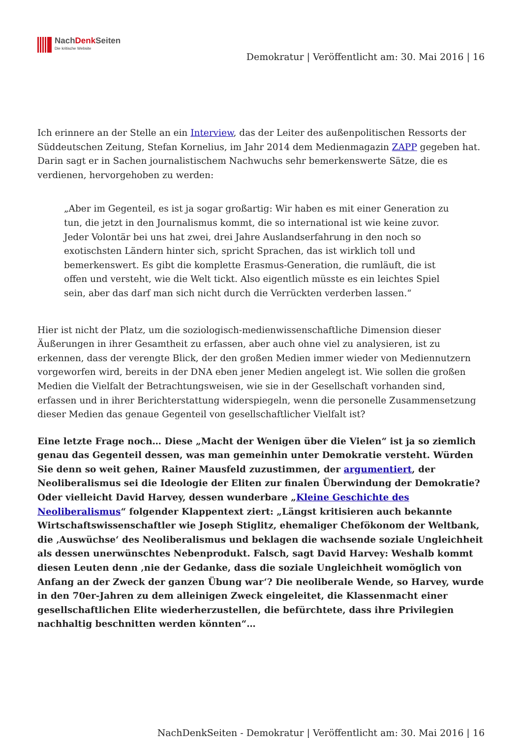NachDenk Seiten
Die kritische Website
Demokratur | Veröffentlicht am: 30. Mai 2016 | 16
Ich erinnere an der Stelle an ein Interview, das der Leiter des außenpolitischen Ressorts der Süddeutschen Zeitung, Stefan Kornelius, im Jahr 2014 dem Medienmagazin ZAPP gegeben hat. Darin sagt er in Sachen journalistischem Nachwuchs sehr bemerkenswerte Sätze, die es verdienen, hervorgehoben zu werden:
„Aber im Gegenteil, es ist ja sogar großartig: Wir haben es mit einer Generation zu tun, die jetzt in den Journalismus kommt, die so international ist wie keine zuvor. Jeder Volontär bei uns hat zwei, drei Jahre Auslandserfahrung in den noch so exotischsten Ländern hinter sich, spricht Sprachen, das ist wirklich toll und bemerkenswert. Es gibt die komplette Erasmus-Generation, die rumläuft, die ist offen und versteht, wie die Welt tickt. Also eigentlich müsste es ein leichtes Spiel sein, aber das darf man sich nicht durch die Verrückten verderben lassen.“
Hier ist nicht der Platz, um die soziologisch-medienwissenschaftliche Dimension dieser Äußerungen in ihrer Gesamtheit zu erfassen, aber auch ohne viel zu analysieren, ist zu erkennen, dass der verengte Blick, der den großen Medien immer wieder von Mediennutzern vorgeworfen wird, bereits in der DNA eben jener Medien angelegt ist. Wie sollen die großen Medien die Vielfalt der Betrachtungsweisen, wie sie in der Gesellschaft vorhanden sind, erfassen und in ihrer Berichterstattung widerspiegeln, wenn die personelle Zusammensetzung dieser Medien das genaue Gegenteil von gesellschaftlicher Vielfalt ist?
Eine letzte Frage noch… Diese „Macht der Wenigen über die Vielen“ ist ja so ziemlich genau das Gegenteil dessen, was man gemeinhin unter Demokratie versteht. Würden Sie denn so weit gehen, Rainer Mausfeld zuzustimmen, der argumentiert, der Neoliberalismus sei die Ideologie der Eliten zur finalen Überwindung der Demokratie? Oder vielleicht David Harvey, dessen wunderbare „Kleine Geschichte des Neoliberalismus“ folgender Klappentext ziert: „Längst kritisieren auch bekannte Wirtschaftswissenschaftler wie Joseph Stiglitz, ehemaliger Chefökonom der Weltbank, die ‚Auswüchse‘ des Neoliberalismus und beklagen die wachsende soziale Ungleichheit als dessen unerwünschtes Nebenprodukt. Falsch, sagt David Harvey: Weshalb kommt diesen Leuten denn ‚nie der Gedanke, dass die soziale Ungleichheit womöglich von Anfang an der Zweck der ganzen Übung war‘? Die neoliberale Wende, so Harvey, wurde in den 70er-Jahren zu dem alleinigen Zweck eingeleitet, die Klassenmacht einer gesellschaftlichen Elite wiederherzustellen, die befürchtete, dass ihre Privilegien nachhaltig beschnitten werden könnten“…
NachDenkSeiten - Demokratur | Veröffentlicht am: 30. Mai 2016 | 16